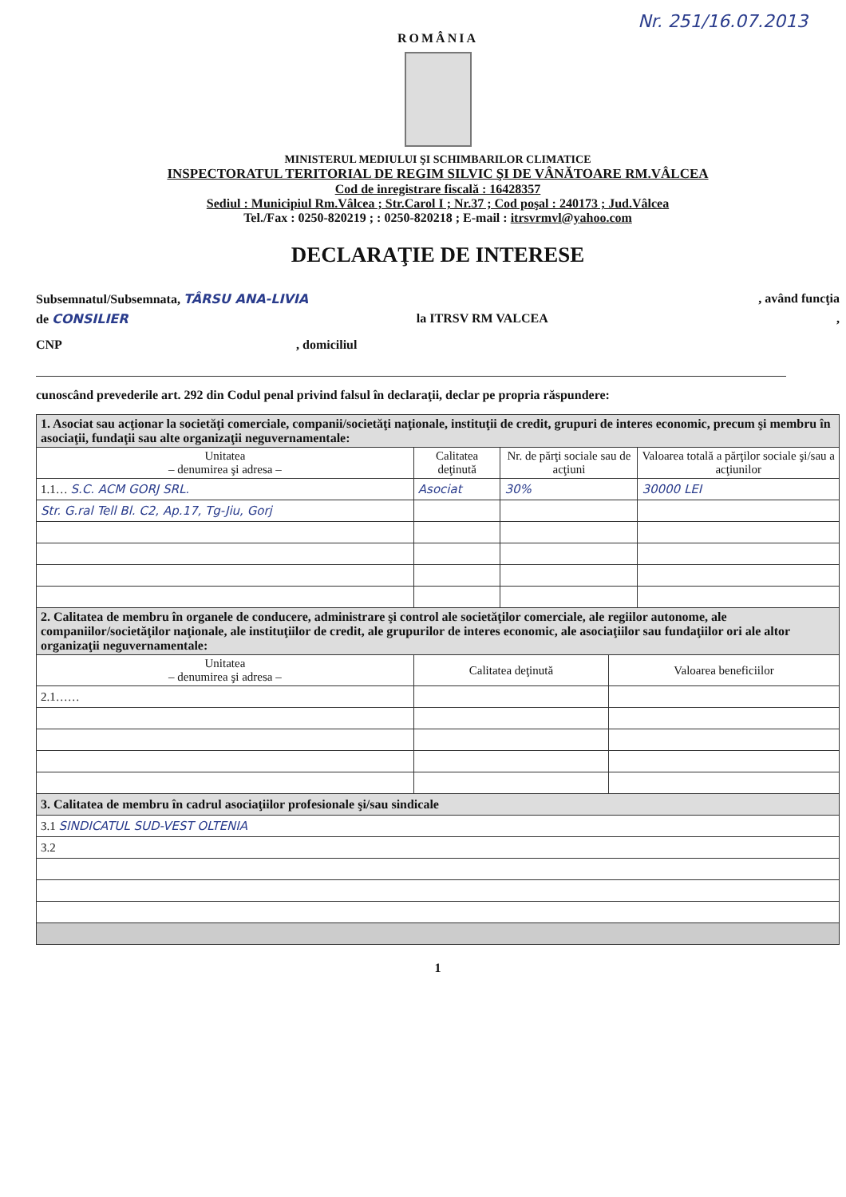Nr. 251/16.07.2013
ROMÂNIA
MINISTERUL MEDIULUI ŞI SCHIMBARILOR CLIMATICE
INSPECTORATUL TERITORIAL DE REGIM SILVIC ŞI DE VÂNĂTOARE RM.VÂLCEA
Cod de inregistrare fiscală : 16428357
Sediul : Municipiul Rm.Vâlcea ; Str.Carol I ; Nr.37 ; Cod poşal : 240173 ; Jud.Vâlcea
Tel./Fax : 0250-820219 ; : 0250-820218 ; E-mail : itrsvrmvl@yahoo.com
DECLARAŢIE DE INTERESE
Subsemnatul/Subsemnata, TÂRSU ANA-LIVIA, având funcţia
de CONSILIER la ITRSV RM VALCEA,
CNP , domiciliul
cunoscând prevederile art. 292 din Codul penal privind falsul în declaraţii, declar pe propria răspundere:
| 1. Asociat sau acţionar la societăţi comerciale, companii/societăţi naţionale, instituţii de credit, grupuri de interes economic, precum şi membru în asociaţii, fundaţii sau alte organizaţii neguvernamentale: | | | |
| --- | --- | --- | --- |
| Unitatea – denumirea şi adresa – | Calitatea deţinută | Nr. de părţi sociale sau de acţiuni | Valoarea totală a părţilor sociale şi/sau a acţiunilor |
| 1.1… S.C. ACM GORJ SRL. | Asociat | 30% | 30000 LEI |
| Str. G.ral Tell Bl. C2, Ap.17, Tg-Jiu, Gorj | | | |
| 2. Calitatea de membru în organele de conducere, administrare şi control ale societăţilor comerciale, ale regiilor autonome, ale companiilor/societăţilor naţionale, ale instituţiilor de credit, ale grupurilor de interes economic, ale asociaţiilor sau fundaţiilor ori ale altor organizaţii neguvernamentale: | | |
| --- | --- | --- |
| Unitatea – denumirea şi adresa – | Calitatea deţinută | Valoarea beneficiilor |
| 2.1…… | | |
| 3. Calitatea de membru în cadrul asociaţiilor profesionale şi/sau sindicale |
| --- |
| 3.1 SINDICATUL SUD-VEST OLTENIA |
| 3.2 |
1